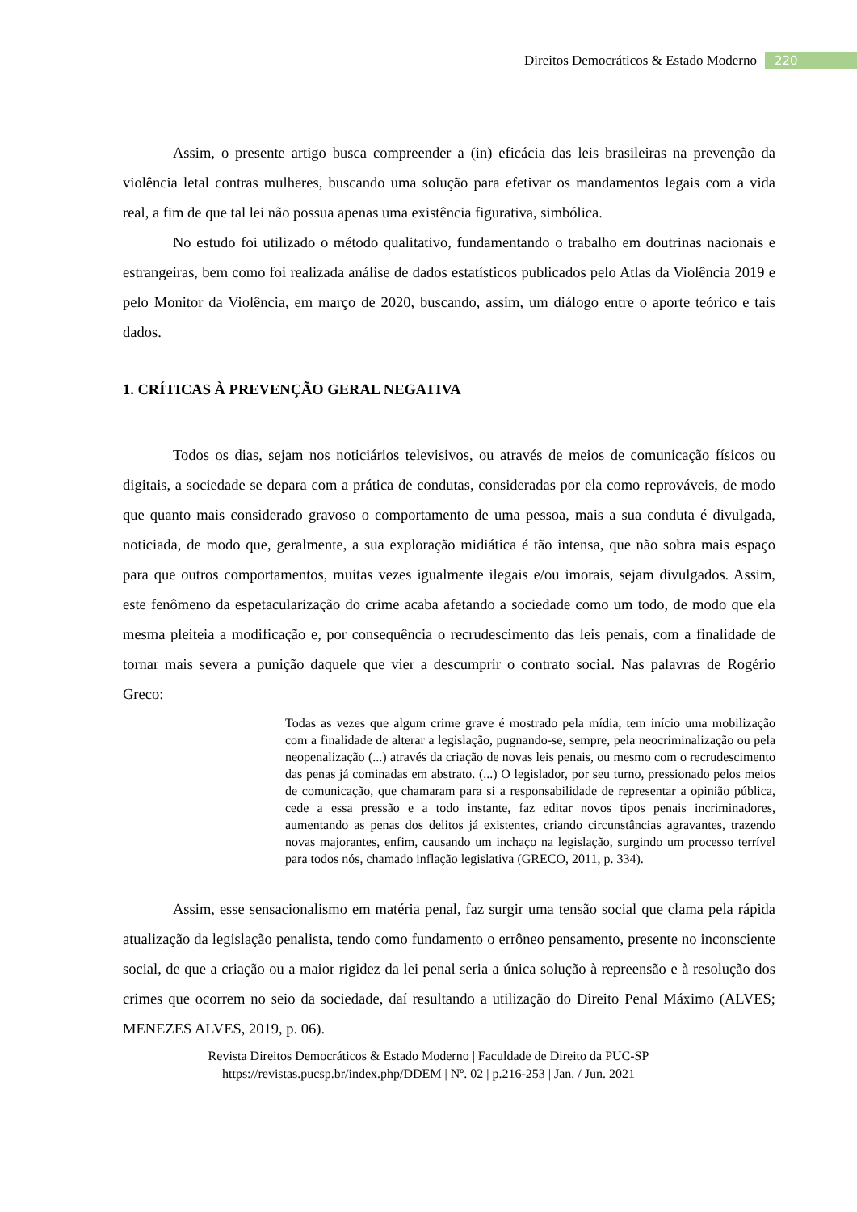Direitos Democráticos & Estado Moderno 220
Assim, o presente artigo busca compreender a (in) eficácia das leis brasileiras na prevenção da violência letal contras mulheres, buscando uma solução para efetivar os mandamentos legais com a vida real, a fim de que tal lei não possua apenas uma existência figurativa, simbólica.
No estudo foi utilizado o método qualitativo, fundamentando o trabalho em doutrinas nacionais e estrangeiras, bem como foi realizada análise de dados estatísticos publicados pelo Atlas da Violência 2019 e pelo Monitor da Violência, em março de 2020, buscando, assim, um diálogo entre o aporte teórico e tais dados.
1. CRÍTICAS À PREVENÇÃO GERAL NEGATIVA
Todos os dias, sejam nos noticiários televisivos, ou através de meios de comunicação físicos ou digitais, a sociedade se depara com a prática de condutas, consideradas por ela como reprováveis, de modo que quanto mais considerado gravoso o comportamento de uma pessoa, mais a sua conduta é divulgada, noticiada, de modo que, geralmente, a sua exploração midiática é tão intensa, que não sobra mais espaço para que outros comportamentos, muitas vezes igualmente ilegais e/ou imorais, sejam divulgados. Assim, este fenômeno da espetacularização do crime acaba afetando a sociedade como um todo, de modo que ela mesma pleiteia a modificação e, por consequência o recrudescimento das leis penais, com a finalidade de tornar mais severa a punição daquele que vier a descumprir o contrato social. Nas palavras de Rogério Greco:
Todas as vezes que algum crime grave é mostrado pela mídia, tem início uma mobilização com a finalidade de alterar a legislação, pugnando-se, sempre, pela neocriminalização ou pela neopenalização (...) através da criação de novas leis penais, ou mesmo com o recrudescimento das penas já cominadas em abstrato. (...) O legislador, por seu turno, pressionado pelos meios de comunicação, que chamaram para si a responsabilidade de representar a opinião pública, cede a essa pressão e a todo instante, faz editar novos tipos penais incriminadores, aumentando as penas dos delitos já existentes, criando circunstâncias agravantes, trazendo novas majorantes, enfim, causando um inchaço na legislação, surgindo um processo terrível para todos nós, chamado inflação legislativa (GRECO, 2011, p. 334).
Assim, esse sensacionalismo em matéria penal, faz surgir uma tensão social que clama pela rápida atualização da legislação penalista, tendo como fundamento o errôneo pensamento, presente no inconsciente social, de que a criação ou a maior rigidez da lei penal seria a única solução à repreensão e à resolução dos crimes que ocorrem no seio da sociedade, daí resultando a utilização do Direito Penal Máximo (ALVES; MENEZES ALVES, 2019, p. 06).
Revista Direitos Democráticos & Estado Moderno | Faculdade de Direito da PUC-SP
https://revistas.pucsp.br/index.php/DDEM | Nº. 02 | p.216-253 | Jan. / Jun. 2021